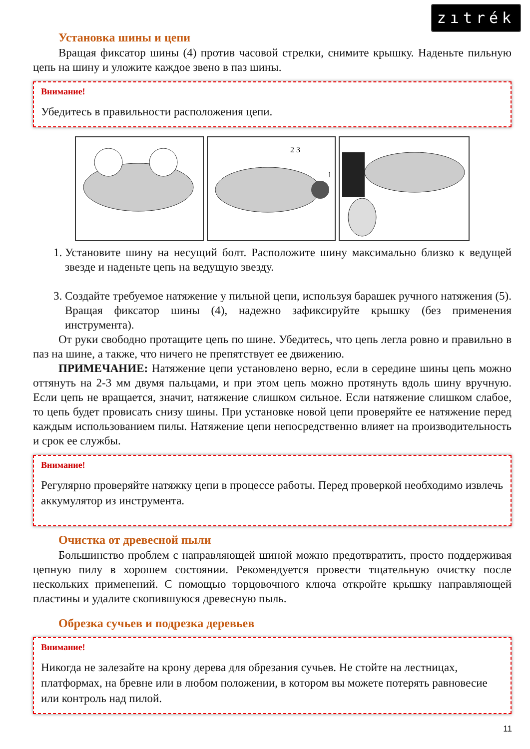zıtrék
Установка шины и цепи
Вращая фиксатор шины (4) против часовой стрелки, снимите крышку. Наденьте пильную цепь на шину и уложите каждое звено в паз шины.
Внимание!
Убедитесь в правильности расположения цепи.
2 3
1
1. Установите шину на несущий болт. Расположите шину максимально близко к ведущей звезде и наденьте цепь на ведущую звезду.
3. Создайте требуемое натяжение у пильной цепи, используя барашек ручного натяжения (5). Вращая фиксатор шины (4), надежно зафиксируйте крышку (без применения инструмента).
От руки свободно протащите цепь по шине. Убедитесь, что цепь легла ровно и правильно в паз на шине, а также, что ничего не препятствует ее движению.
ПРИМЕЧАНИЕ: Натяжение цепи установлено верно, если в середине шины цепь можно оттянуть на 2-3 мм двумя пальцами, и при этом цепь можно протянуть вдоль шину вручную. Если цепь не вращается, значит, натяжение слишком сильное. Если натяжение слишком слабое, то цепь будет провисать снизу шины. При установке новой цепи проверяйте ее натяжение перед каждым использованием пилы. Натяжение цепи непосредственно влияет на производительность и срок ее службы.
Внимание!
Регулярно проверяйте натяжку цепи в процессе работы. Перед проверкой необходимо извлечь аккумулятор из инструмента.
Очистка от древесной пыли
Большинство проблем с направляющей шиной можно предотвратить, просто поддерживая цепную пилу в хорошем состоянии. Рекомендуется провести тщательную очистку после нескольких применений. С помощью торцовочного ключа откройте крышку направляющей пластины и удалите скопившуюся древесную пыль.
Обрезка сучьев и подрезка деревьев
Внимание!
Никогда не залезайте на крону дерева для обрезания сучьев. Не стойте на лестницах, платформах, на бревне или в любом положении, в котором вы можете потерять равновесие или контроль над пилой.
11